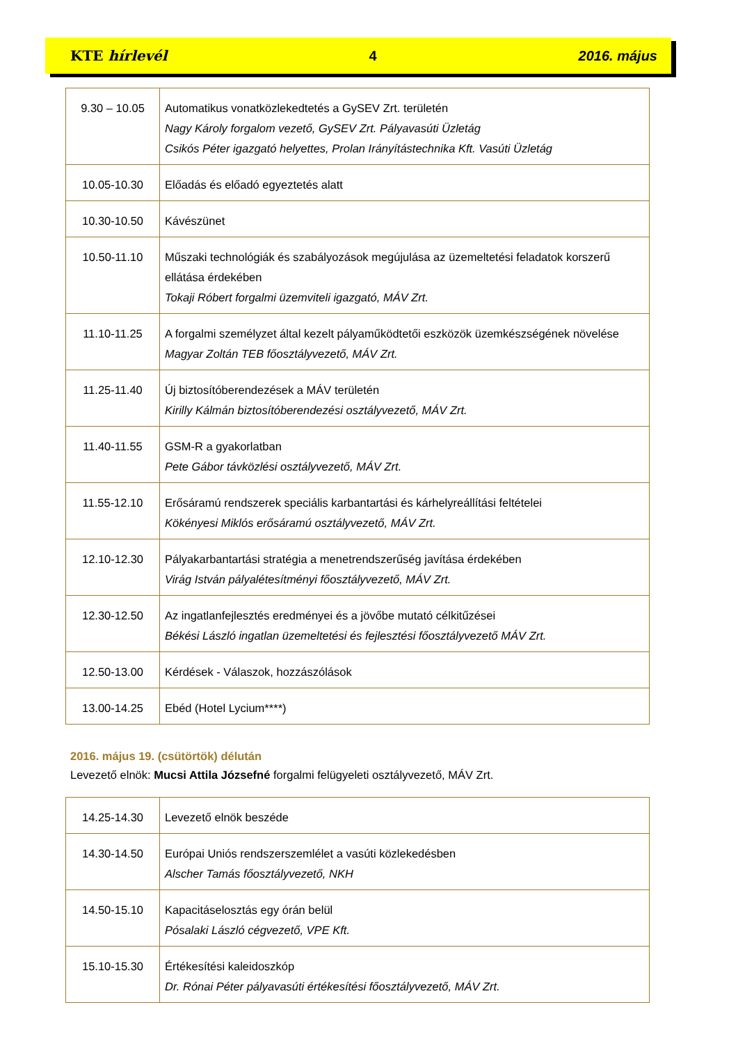KTE hírlevél 4 2016. május
| 9.30 – 10.05 | Automatikus vonatközlekedtetés a GySEV Zrt. területén Nagy Károly forgalom vezető, GySEV Zrt. Pályavasúti Üzletág Csikós Péter igazgató helyettes, Prolan Irányítástechnika Kft. Vasúti Üzletág |
| 10.05-10.30 | Előadás és előadó egyeztetés alatt |
| 10.30-10.50 | Kávészünet |
| 10.50-11.10 | Műszaki technológiák és szabályozások megújulása az üzemeltetési feladatok korszerű ellátása érdekében Tokaji Róbert forgalmi üzemviteli igazgató, MÁV Zrt. |
| 11.10-11.25 | A forgalmi személyzet által kezelt pályaműködtetői eszközök üzemkészségének növelése Magyar Zoltán TEB főosztályvezető, MÁV Zrt. |
| 11.25-11.40 | Új biztosítóberendezések a MÁV területén Kirilly Kálmán biztosítóberendezési osztályvezető, MÁV Zrt. |
| 11.40-11.55 | GSM-R a gyakorlatban Pete Gábor távközlési osztályvezető, MÁV Zrt. |
| 11.55-12.10 | Erősáramú rendszerek speciális karbantartási és kárhelyreállítási feltételei Kökényesi Miklós erősáramú osztályvezető, MÁV Zrt. |
| 12.10-12.30 | Pályakarbantartási stratégia a menetrendszerűség javítása érdekében Virág István pályalétesítményi főosztályvezető, MÁV Zrt. |
| 12.30-12.50 | Az ingatlanfejlesztés eredményei és a jövőbe mutató célkitűzései Békési László ingatlan üzemeltetési és fejlesztési főosztályvezető MÁV Zrt. |
| 12.50-13.00 | Kérdések - Válaszok, hozzászólások |
| 13.00-14.25 | Ebéd (Hotel Lycium****) |
2016. május 19. (csütörtök) délután
Levezető elnök: Mucsi Attila Józsefné forgalmi felügyeleti osztályvezető, MÁV Zrt.
| 14.25-14.30 | Levezető elnök beszéde |
| 14.30-14.50 | Európai Uniós rendszerszemlélet a vasúti közlekedésben Alscher Tamás főosztályvezető, NKH |
| 14.50-15.10 | Kapacitáselosztás egy órán belül Pósalaki László cégvezető, VPE Kft. |
| 15.10-15.30 | Értékesítési kaleidoszkóp Dr. Rónai Péter pályavasúti értékesítési főosztályvezető, MÁV Zrt. |